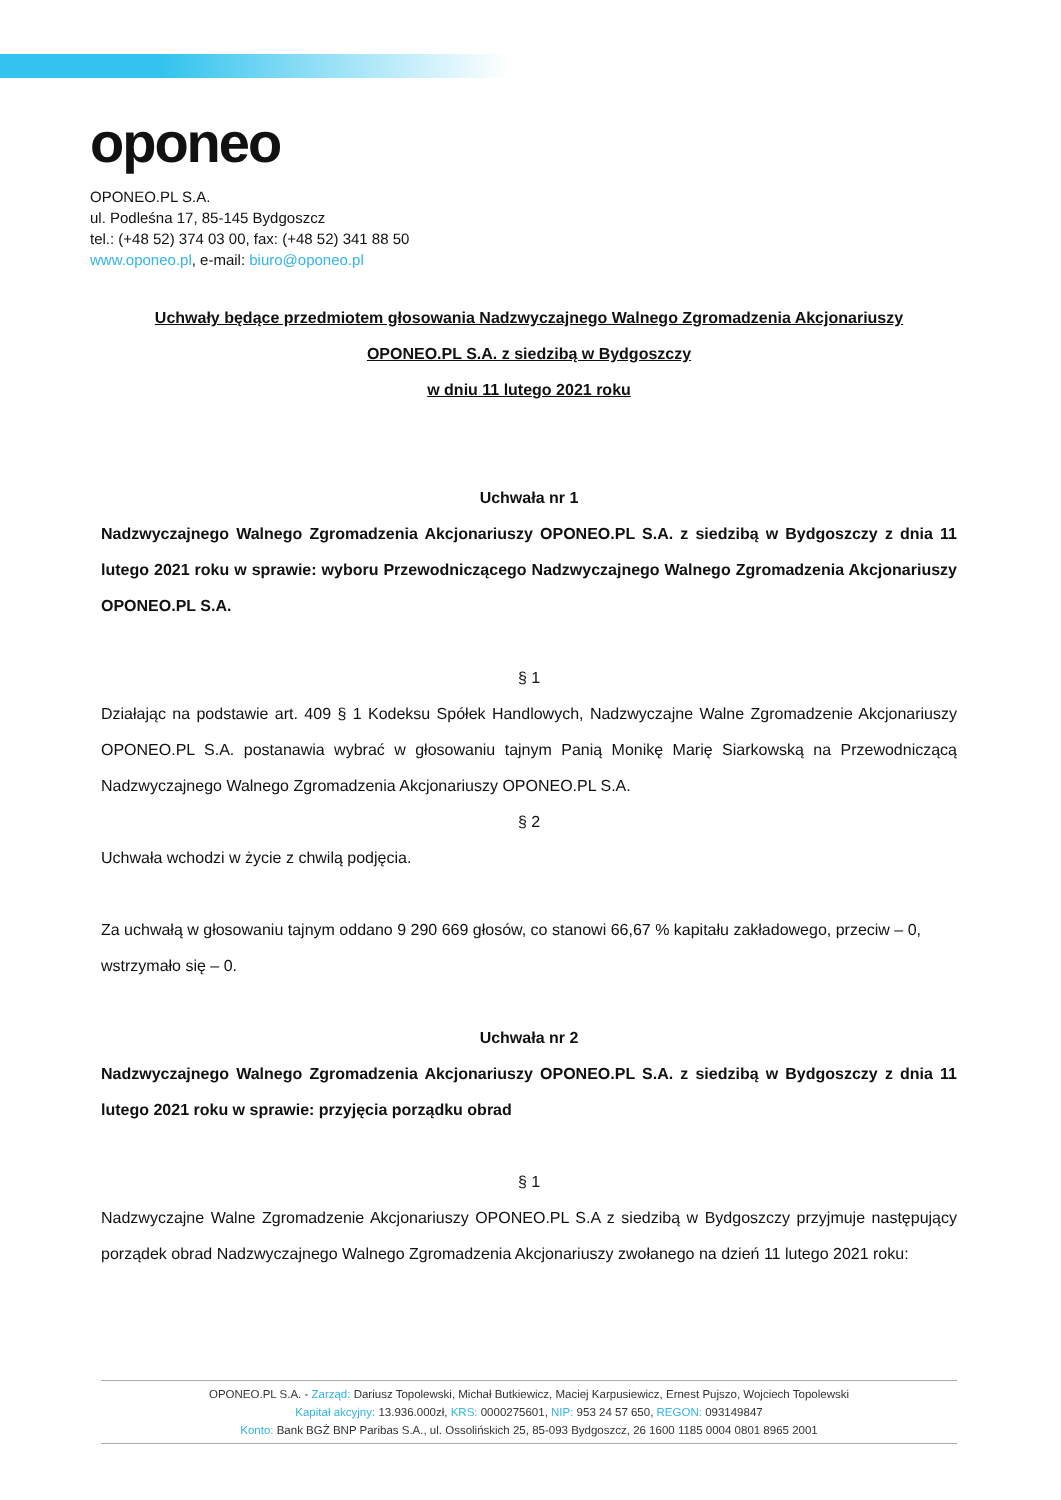oponeo
OPONEO.PL S.A.
ul. Podleśna 17, 85-145 Bydgoszcz
tel.: (+48 52) 374 03 00, fax: (+48 52) 341 88 50
www.oponeo.pl, e-mail: biuro@oponeo.pl
Uchwały będące przedmiotem głosowania Nadzwyczajnego Walnego Zgromadzenia Akcjonariuszy
OPONEO.PL S.A. z siedzibą w Bydgoszczy
w dniu 11 lutego 2021 roku
Uchwała nr 1
Nadzwyczajnego Walnego Zgromadzenia Akcjonariuszy OPONEO.PL S.A. z siedzibą w Bydgoszczy z dnia 11 lutego 2021 roku w sprawie: wyboru Przewodniczącego Nadzwyczajnego Walnego Zgromadzenia Akcjonariuszy OPONEO.PL S.A.
§ 1
Działając na podstawie art. 409 § 1 Kodeksu Spółek Handlowych, Nadzwyczajne Walne Zgromadzenie Akcjonariuszy OPONEO.PL S.A. postanawia wybrać w głosowaniu tajnym Panią Monikę Marię Siarkowską na Przewodniczącą Nadzwyczajnego Walnego Zgromadzenia Akcjonariuszy OPONEO.PL S.A.
§ 2
Uchwała wchodzi w życie z chwilą podjęcia.
Za uchwałą w głosowaniu tajnym oddano 9 290 669 głosów, co stanowi 66,67 % kapitału zakładowego, przeciw – 0, wstrzymało się – 0.
Uchwała nr 2
Nadzwyczajnego Walnego Zgromadzenia Akcjonariuszy OPONEO.PL S.A. z siedzibą w Bydgoszczy z dnia 11 lutego 2021 roku w sprawie: przyjęcia porządku obrad
§ 1
Nadzwyczajne Walne Zgromadzenie Akcjonariuszy OPONEO.PL S.A z siedzibą w Bydgoszczy przyjmuje następujący porządek obrad Nadzwyczajnego Walnego Zgromadzenia Akcjonariuszy zwołanego na dzień 11 lutego 2021 roku:
OPONEO.PL S.A. - Zarząd: Dariusz Topolewski, Michał Butkiewicz, Maciej Karpusiewicz, Ernest Pujszo, Wojciech Topolewski
Kapitał akcyjny: 13.936.000zł, KRS: 0000275601, NIP: 953 24 57 650, REGON: 093149847
Konto: Bank BGŻ BNP Paribas S.A., ul. Ossolińskich 25, 85-093 Bydgoszcz, 26 1600 1185 0004 0801 8965 2001